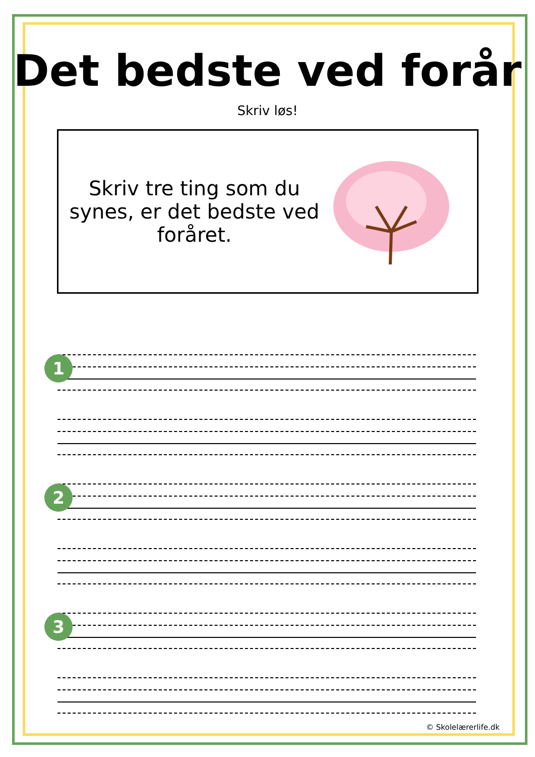Det bedste ved forår
Skriv løs!
Skriv tre ting som du synes, er det bedste ved foråret.
1
2
3
© Skolelærerlife.dk